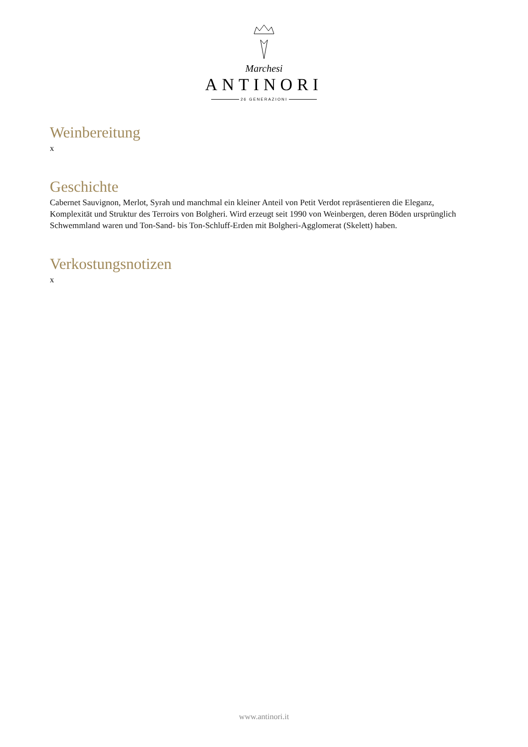Marchesi
ANTINORI
26 GENERAZIONI
Weinbereitung
x
Geschichte
Cabernet Sauvignon, Merlot, Syrah und manchmal ein kleiner Anteil von Petit Verdot repräsentieren die Eleganz, Komplexität und Struktur des Terroirs von Bolgheri. Wird erzeugt seit 1990 von Weinbergen, deren Böden ursprünglich Schwemmland waren und Ton-Sand- bis Ton-Schluff-Erden mit Bolgheri-Agglomerat (Skelett) haben.
Verkostungsnotizen
x
www.antinori.it